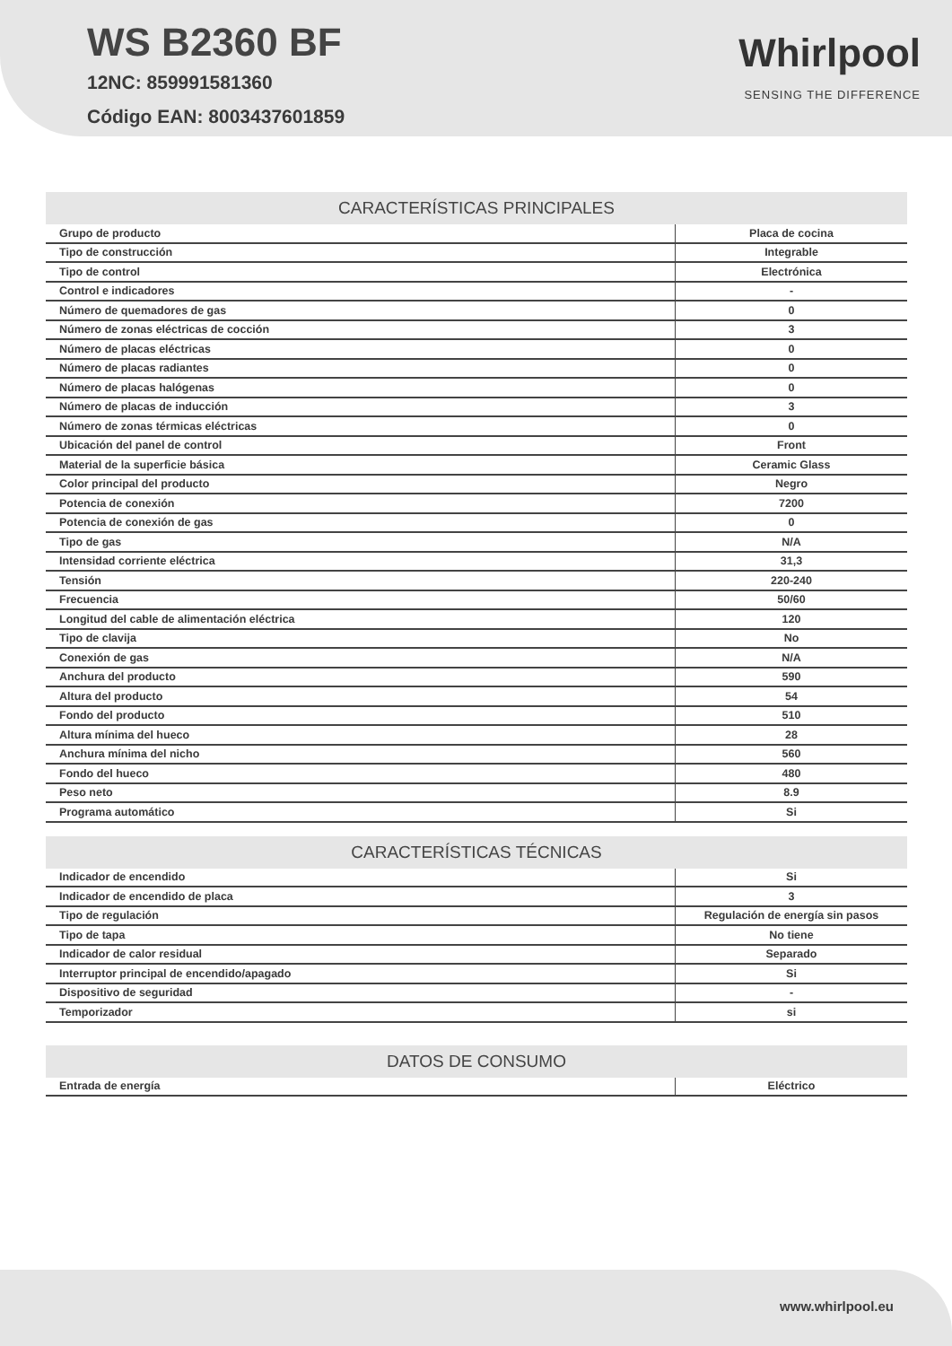WS B2360 BF
12NC: 859991581360
Código EAN: 8003437601859
Whirlpool
SENSING THE DIFFERENCE
CARACTERÍSTICAS PRINCIPALES
| Grupo de producto | Placa de cocina |
| Tipo de construcción | Integrable |
| Tipo de control | Electrónica |
| Control e indicadores | - |
| Número de quemadores de gas | 0 |
| Número de zonas eléctricas de cocción | 3 |
| Número de placas eléctricas | 0 |
| Número de placas radiantes | 0 |
| Número de placas halógenas | 0 |
| Número de placas de inducción | 3 |
| Número de zonas térmicas eléctricas | 0 |
| Ubicación del panel de control | Front |
| Material de la superficie básica | Ceramic Glass |
| Color principal del producto | Negro |
| Potencia de conexión | 7200 |
| Potencia de conexión de gas | 0 |
| Tipo de gas | N/A |
| Intensidad corriente eléctrica | 31,3 |
| Tensión | 220-240 |
| Frecuencia | 50/60 |
| Longitud del cable de alimentación eléctrica | 120 |
| Tipo de clavija | No |
| Conexión de gas | N/A |
| Anchura del producto | 590 |
| Altura del producto | 54 |
| Fondo del producto | 510 |
| Altura mínima del hueco | 28 |
| Anchura mínima del nicho | 560 |
| Fondo del hueco | 480 |
| Peso neto | 8.9 |
| Programa automático | Si |
CARACTERÍSTICAS TÉCNICAS
| Indicador de encendido | Si |
| Indicador de encendido de placa | 3 |
| Tipo de regulación | Regulación de energía sin pasos |
| Tipo de tapa | No tiene |
| Indicador de calor residual | Separado |
| Interruptor principal de encendido/apagado | Si |
| Dispositivo de seguridad | - |
| Temporizador | si |
DATOS DE CONSUMO
| Entrada de energía | Eléctrico |
www.whirlpool.eu